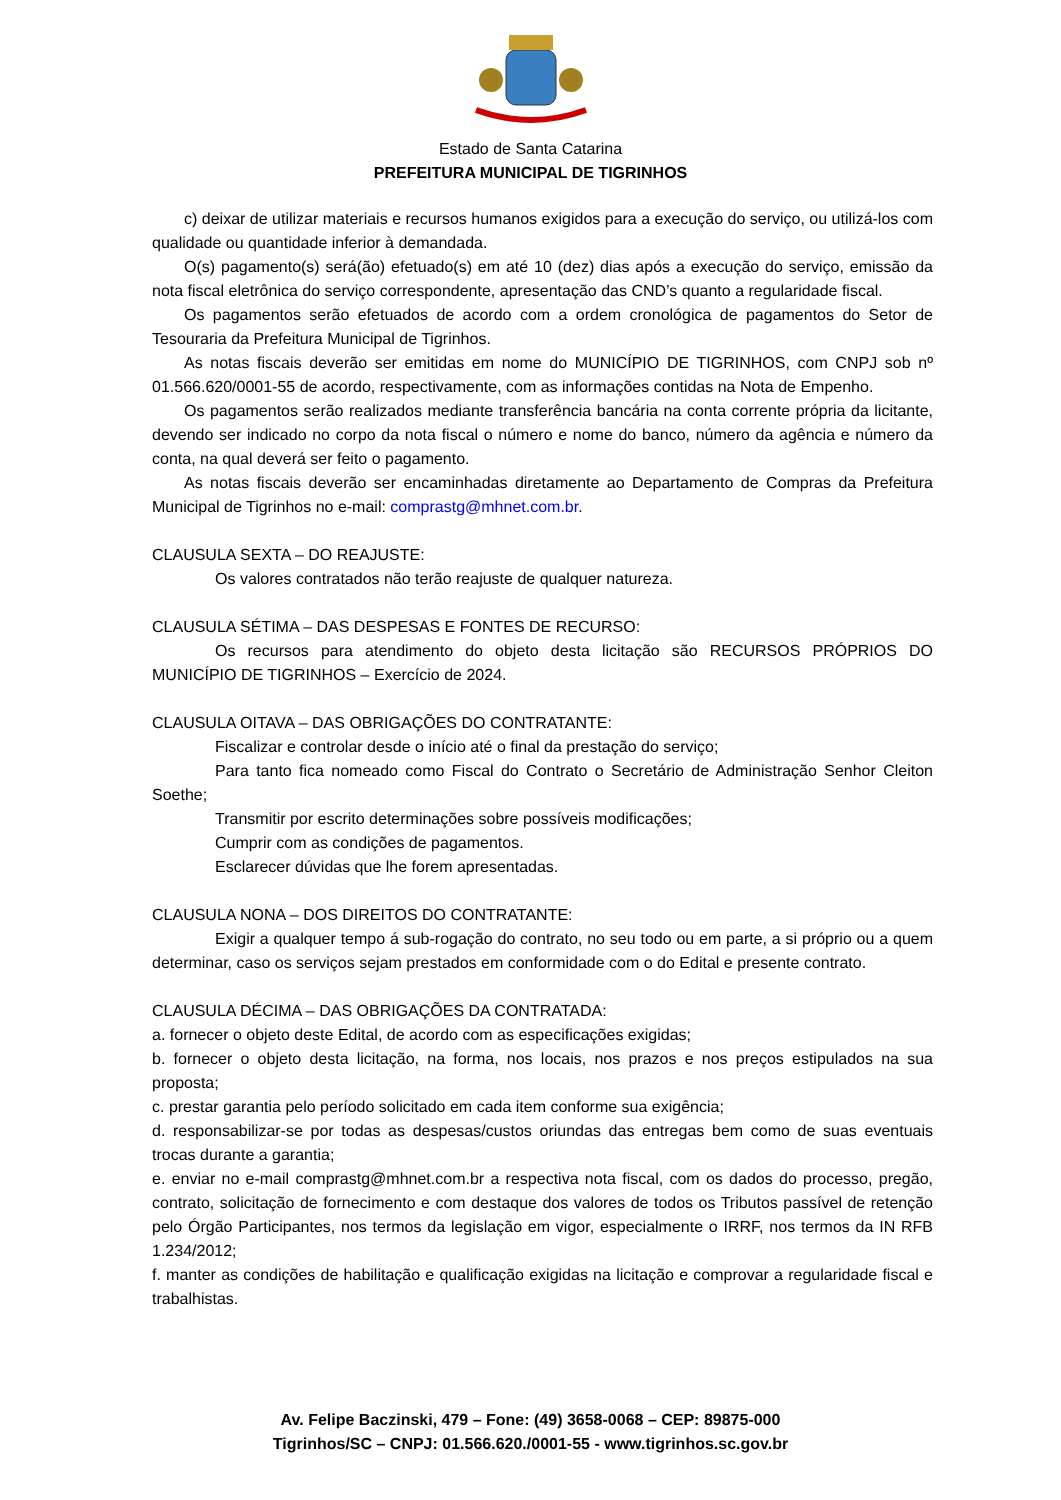Estado de Santa Catarina
PREFEITURA MUNICIPAL DE TIGRINHOS
c) deixar de utilizar materiais e recursos humanos exigidos para a execução do serviço, ou utilizá-los com qualidade ou quantidade inferior à demandada.
O(s) pagamento(s) será(ão) efetuado(s) em até 10 (dez) dias após a execução do serviço, emissão da nota fiscal eletrônica do serviço correspondente, apresentação das CND’s quanto a regularidade fiscal.
Os pagamentos serão efetuados de acordo com a ordem cronológica de pagamentos do Setor de Tesouraria da Prefeitura Municipal de Tigrinhos.
As notas fiscais deverão ser emitidas em nome do MUNICÍPIO DE TIGRINHOS, com CNPJ sob nº 01.566.620/0001-55 de acordo, respectivamente, com as informações contidas na Nota de Empenho.
Os pagamentos serão realizados mediante transferência bancária na conta corrente própria da licitante, devendo ser indicado no corpo da nota fiscal o número e nome do banco, número da agência e número da conta, na qual deverá ser feito o pagamento.
As notas fiscais deverão ser encaminhadas diretamente ao Departamento de Compras da Prefeitura Municipal de Tigrinhos no e-mail: comprastg@mhnet.com.br.
CLAUSULA SEXTA – DO REAJUSTE:
Os valores contratados não terão reajuste de qualquer natureza.
CLAUSULA SÉTIMA – DAS DESPESAS E FONTES DE RECURSO:
Os recursos para atendimento do objeto desta licitação são RECURSOS PRÓPRIOS DO MUNICÍPIO DE TIGRINHOS – Exercício de 2024.
CLAUSULA OITAVA – DAS OBRIGAÇÕES DO CONTRATANTE:
Fiscalizar e controlar desde o início até o final da prestação do serviço;
Para tanto fica nomeado como Fiscal do Contrato o Secretário de Administração Senhor Cleiton Soethe;
Transmitir por escrito determinações sobre possíveis modificações;
Cumprir com as condições de pagamentos.
Esclarecer dúvidas que lhe forem apresentadas.
CLAUSULA NONA – DOS DIREITOS DO CONTRATANTE:
Exigir a qualquer tempo á sub-rogação do contrato, no seu todo ou em parte, a si próprio ou a quem determinar, caso os serviços sejam prestados em conformidade com o do Edital e presente contrato.
CLAUSULA DÉCIMA – DAS OBRIGAÇÕES DA CONTRATADA:
a. fornecer o objeto deste Edital, de acordo com as especificações exigidas;
b. fornecer o objeto desta licitação, na forma, nos locais, nos prazos e nos preços estipulados na sua proposta;
c. prestar garantia pelo período solicitado em cada item conforme sua exigência;
d. responsabilizar-se por todas as despesas/custos oriundas das entregas bem como de suas eventuais trocas durante a garantia;
e. enviar no e-mail comprastg@mhnet.com.br a respectiva nota fiscal, com os dados do processo, pregão, contrato, solicitação de fornecimento e com destaque dos valores de todos os Tributos passível de retenção pelo Órgão Participantes, nos termos da legislação em vigor, especialmente o IRRF, nos termos da IN RFB 1.234/2012;
f. manter as condições de habilitação e qualificação exigidas na licitação e comprovar a regularidade fiscal e trabalhistas.
Av. Felipe Baczinski, 479 – Fone: (49) 3658-0068 – CEP: 89875-000
Tigrinhos/SC – CNPJ: 01.566.620./0001-55 - www.tigrinhos.sc.gov.br